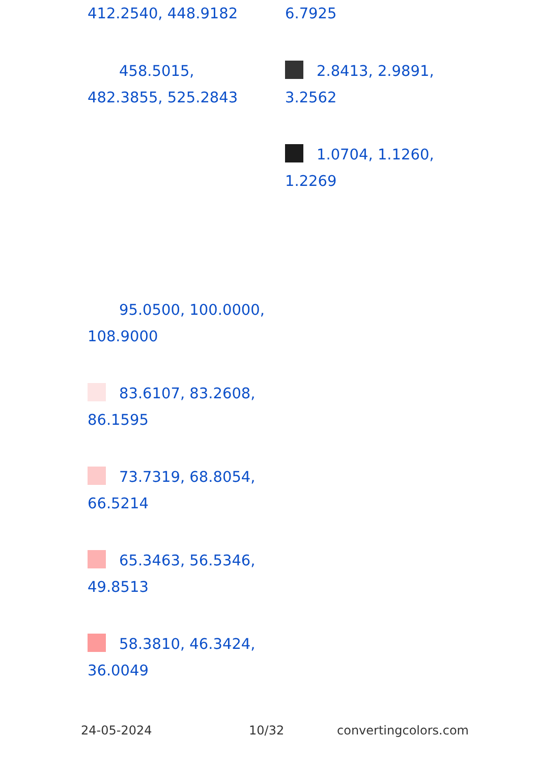412.2540, 448.9182 6.7925
458.5015, 482.3855, 525.2843
2.8413, 2.9891, 3.2562
1.0704, 1.1260, 1.2269
95.0500, 100.0000, 108.9000
83.6107, 83.2608, 86.1595
73.7319, 68.8054, 66.5214
65.3463, 56.5346, 49.8513
58.3810, 46.3424, 36.0049
24-05-2024 10/32 convertingcolors.com